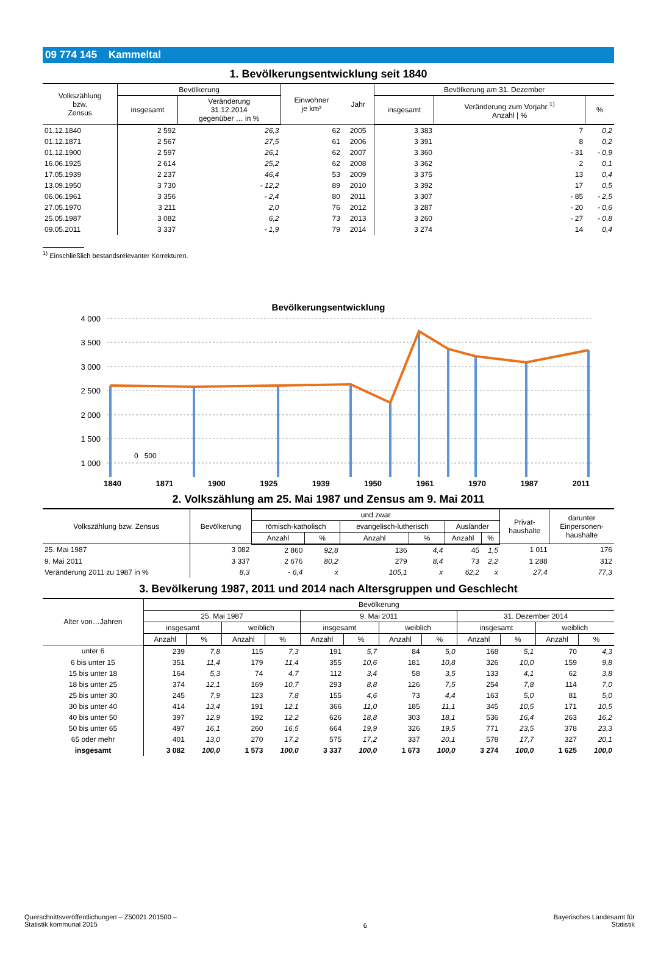09 774 145 Kammeltal
1. Bevölkerungsentwicklung seit 1840
| Volkszählung bzw. Zensus | Bevölkerung | | Einwohner je km² | Jahr | Bevölkerung am 31. Dezember | | |
| --- | --- | --- | --- | --- | --- | --- | --- |
| | insgesamt | Veränderung 31.12.2014 gegenüber … in % | | | insgesamt | Veränderung zum Vorjahr <sup>1)</sup> Anzahl / % | % |
| 01.12.1840 | 2 592 | 26,3 | 62 | 2005 | 3 383 | 7 | 0,2 |
| 01.12.1871 | 2 567 | 27,5 | 61 | 2006 | 3 391 | 8 | 0,2 |
| 01.12.1900 | 2 597 | 26,1 | 62 | 2007 | 3 360 | - 31 | - 0,9 |
| 16.06.1925 | 2 614 | 25,2 | 62 | 2008 | 3 362 | 2 | 0,1 |
| 17.05.1939 | 2 237 | 46,4 | 53 | 2009 | 3 375 | 13 | 0,4 |
| 13.09.1950 | 3 730 | - 12,2 | 89 | 2010 | 3 392 | 17 | 0,5 |
| 06.06.1961 | 3 356 | - 2,4 | 80 | 2011 | 3 307 | - 85 | - 2,5 |
| 27.05.1970 | 3 211 | 2,0 | 76 | 2012 | 3 287 | - 20 | - 0,6 |
| 25.05.1987 | 3 082 | 6,2 | 73 | 2013 | 3 260 | - 27 | - 0,8 |
| 09.05.2011 | 3 337 | - 1,9 | 79 | 2014 | 3 274 | 14 | 0,4 |
<sup>1)</sup> Einschließlich bestandsrelevanter Korrekturen.
Bevölkerungsentwicklung
4 000
3 500
3 000
2 500
2 000
1 500
1 000
1840 1871 1900 1925 1939 1950 1961 1970 1987 2011
0 500
2. Volkszählung am 25. Mai 1987 und Zensus am 9. Mai 2011
| Volkszählung bzw. Zensus | Bevölkerung | und zwar | | | | | | Privat- haushalte | darunter Einpersonen- haushalte |
| --- | --- | --- | --- | --- | --- | --- | --- | --- | --- |
| | | römisch-katholisch | | evangelisch-lutherisch | | Ausländer | | | |
| | | Anzahl | % | Anzahl | % | Anzahl | % | | |
| 25. Mai 1987 | 3 082 | 2 860 | 92,8 | 136 | 4,4 | 45 | 1,5 | 1 011 | 176 |
| 9. Mai 2011 | 3 337 | 2 676 | 80,2 | 279 | 8,4 | 73 | 2,2 | 1 288 | 312 |
| Veränderung 2011 zu 1987 in % | 8,3 | - 6,4 | x | 105,1 | x | 62,2 | x | 27,4 | 77,3 |
3. Bevölkerung 1987, 2011 und 2014 nach Altersgruppen und Geschlecht
| Alter von…Jahren | Bevölkerung | | | | | | | | | | | |
| --- | --- | --- | --- | --- | --- | --- | --- | --- | --- | --- | --- | --- |
| | 25. Mai 1987 | | | | 9. Mai 2011 | | | | 31. Dezember 2014 | | | |
| | insgesamt | | weiblich | | insgesamt | | weiblich | | insgesamt | | weiblich | |
| | Anzahl | % | Anzahl | % | Anzahl | % | Anzahl | % | Anzahl | % | Anzahl | % |
| unter 6 | 239 | 7,8 | 115 | 7,3 | 191 | 5,7 | 84 | 5,0 | 168 | 5,1 | 70 | 4,3 |
| 6 bis unter 15 | 351 | 11,4 | 179 | 11,4 | 355 | 10,6 | 181 | 10,8 | 326 | 10,0 | 159 | 9,8 |
| 15 bis unter 18 | 164 | 5,3 | 74 | 4,7 | 112 | 3,4 | 58 | 3,5 | 133 | 4,1 | 62 | 3,8 |
| 18 bis unter 25 | 374 | 12,1 | 169 | 10,7 | 293 | 8,8 | 126 | 7,5 | 254 | 7,8 | 114 | 7,0 |
| 25 bis unter 30 | 245 | 7,9 | 123 | 7,8 | 155 | 4,6 | 73 | 4,4 | 163 | 5,0 | 81 | 5,0 |
| 30 bis unter 40 | 414 | 13,4 | 191 | 12,1 | 366 | 11,0 | 185 | 11,1 | 345 | 10,5 | 171 | 10,5 |
| 40 bis unter 50 | 397 | 12,9 | 192 | 12,2 | 626 | 18,8 | 303 | 18,1 | 536 | 16,4 | 263 | 16,2 |
| 50 bis unter 65 | 497 | 16,1 | 260 | 16,5 | 664 | 19,9 | 326 | 19,5 | 771 | 23,5 | 378 | 23,3 |
| 65 oder mehr | 401 | 13,0 | 270 | 17,2 | 575 | 17,2 | 337 | 20,1 | 578 | 17,7 | 327 | 20,1 |
| insgesamt | 3 082 | 100,0 | 1 573 | 100,0 | 3 337 | 100,0 | 1 673 | 100,0 | 3 274 | 100,0 | 1 625 | 100,0 |
Querschnittsveröffentlichungen – Z50021 201500 –
Statistik kommunal 2015
6
Bayerisches Landesamt für
Statistik